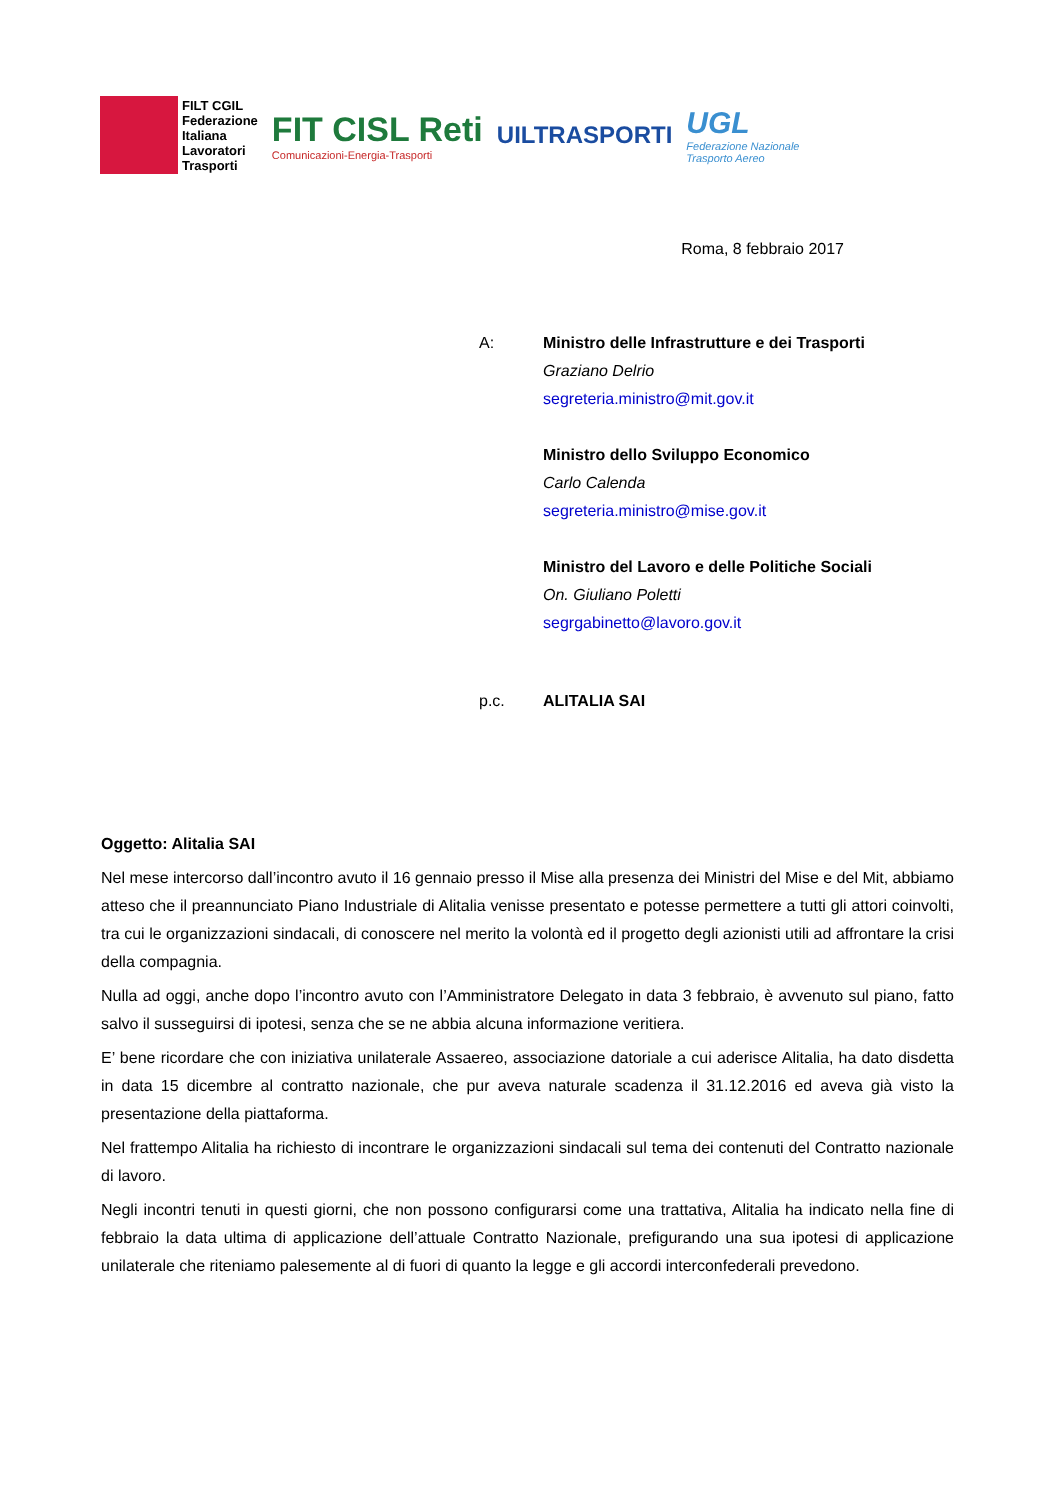FILT CGIL
Federazione
Italiana
Lavoratori
Trasporti
FIT CISL Reti
Comunicazioni-Energia-Trasporti
UILTRASPORTI
UGL
Federazione Nazionale
Trasporto Aereo
Roma, 8 febbraio 2017
A: Ministro delle Infrastrutture e dei Trasporti
Graziano Delrio
segreteria.ministro@mit.gov.it
Ministro dello Sviluppo Economico
Carlo Calenda
segreteria.ministro@mise.gov.it
Ministro del Lavoro e delle Politiche Sociali
On. Giuliano Poletti
segrgabinetto@lavoro.gov.it
p.c. ALITALIA SAI
Oggetto: Alitalia SAI
Nel mese intercorso dall’incontro avuto il 16 gennaio presso il Mise alla presenza dei Ministri del Mise e del Mit, abbiamo atteso che il preannunciato Piano Industriale di Alitalia venisse presentato e potesse permettere a tutti gli attori coinvolti, tra cui le organizzazioni sindacali, di conoscere nel merito la volontà ed il progetto degli azionisti utili ad affrontare la crisi della compagnia.
Nulla ad oggi, anche dopo l’incontro avuto con l’Amministratore Delegato in data 3 febbraio, è avvenuto sul piano, fatto salvo il susseguirsi di ipotesi, senza che se ne abbia alcuna informazione veritiera.
E’ bene ricordare che con iniziativa unilaterale Assaereo, associazione datoriale a cui aderisce Alitalia, ha dato disdetta in data 15 dicembre al contratto nazionale, che pur aveva naturale scadenza il 31.12.2016 ed aveva già visto la presentazione della piattaforma.
Nel frattempo Alitalia ha richiesto di incontrare le organizzazioni sindacali sul tema dei contenuti del Contratto nazionale di lavoro.
Negli incontri tenuti in questi giorni, che non possono configurarsi come una trattativa, Alitalia ha indicato nella fine di febbraio la data ultima di applicazione dell’attuale Contratto Nazionale, prefigurando una sua ipotesi di applicazione unilaterale che riteniamo palesemente al di fuori di quanto la legge e gli accordi interconfederali prevedono.